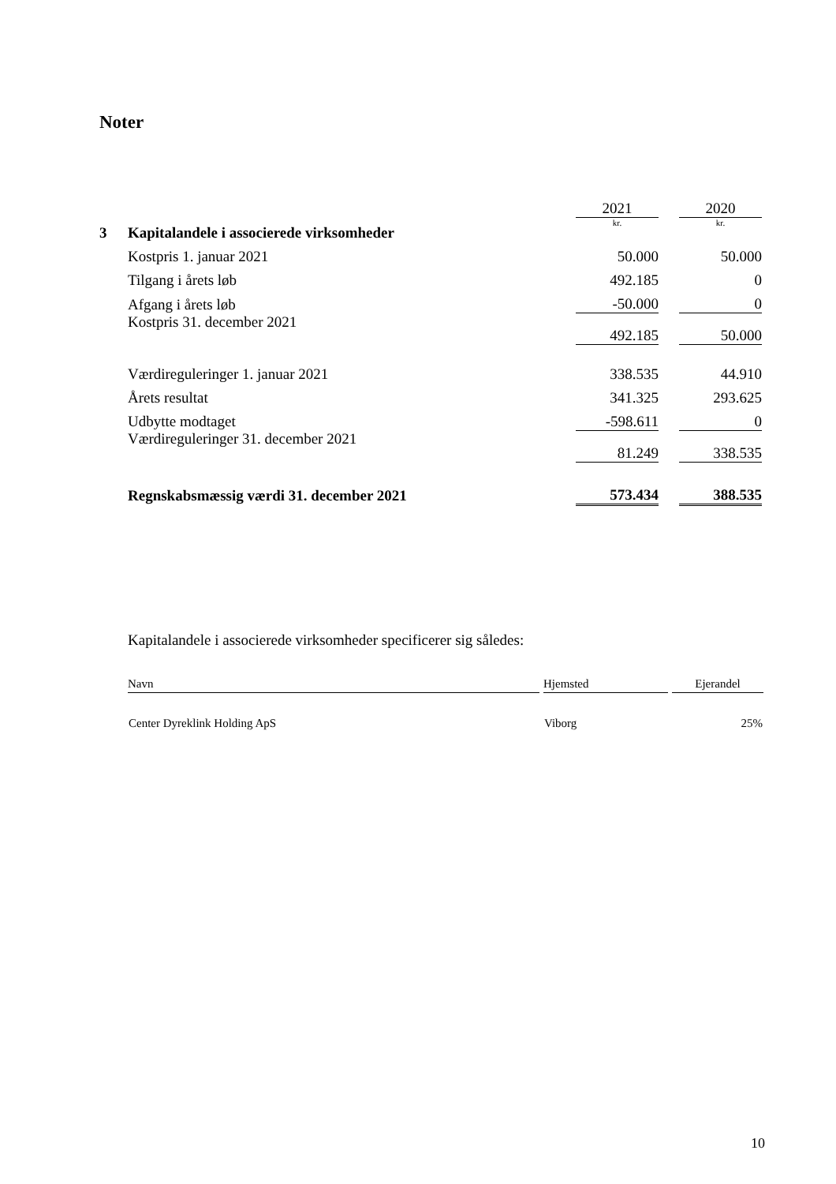Noter
| | | 2021 | | 2020 |
| 3 | Kapitalandele i associerede virksomheder | kr. | | kr. |
| | Kostpris 1. januar 2021 | 50.000 | | 50.000 |
| | Tilgang i årets løb | 492.185 | | 0 |
| | Afgang i årets løb | -50.000 | | 0 |
| | Kostpris 31. december 2021 | 492.185 | | 50.000 |
| | Værdireguleringer 1. januar 2021 | 338.535 | | 44.910 |
| | Årets resultat | 341.325 | | 293.625 |
| | Udbytte modtaget | -598.611 | | 0 |
| | Værdireguleringer 31. december 2021 | 81.249 | | 338.535 |
| | Regnskabsmæssig værdi 31. december 2021 | 573.434 | | 388.535 |
Kapitalandele i associerede virksomheder specificerer sig således:
| Navn | Hjemsted | Ejerandel |
| --- | --- | --- |
| Center Dyreklink Holding ApS | Viborg | 25% |
10